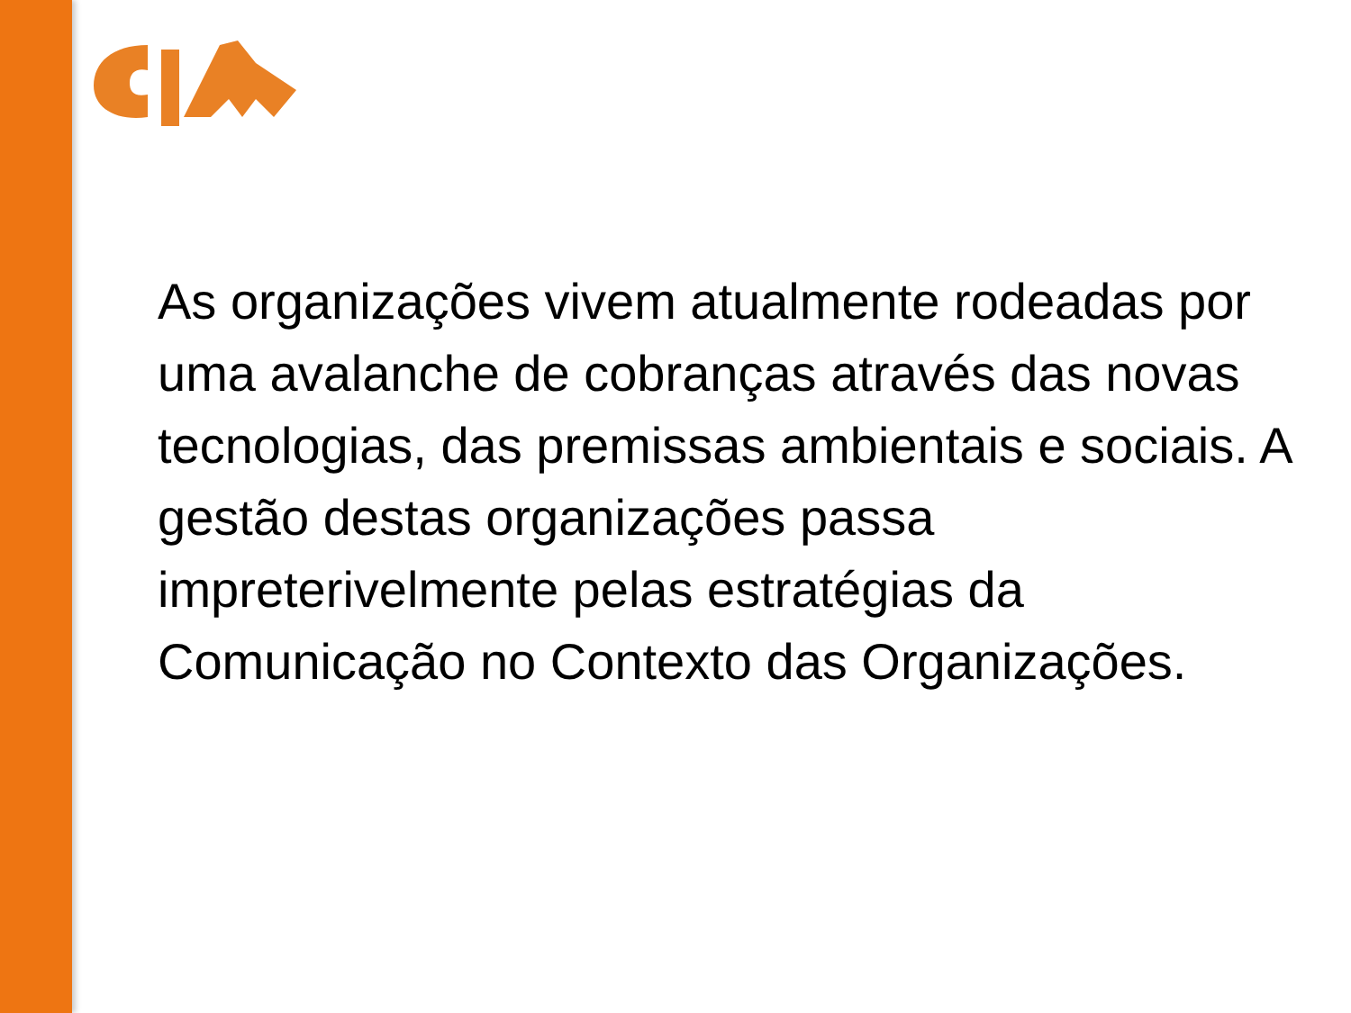As organizações vivem atualmente rodeadas por uma avalanche de cobranças através das novas tecnologias, das premissas ambientais e sociais. A gestão destas organizações passa impreterivelmente pelas estratégias da Comunicação no Contexto das Organizações.